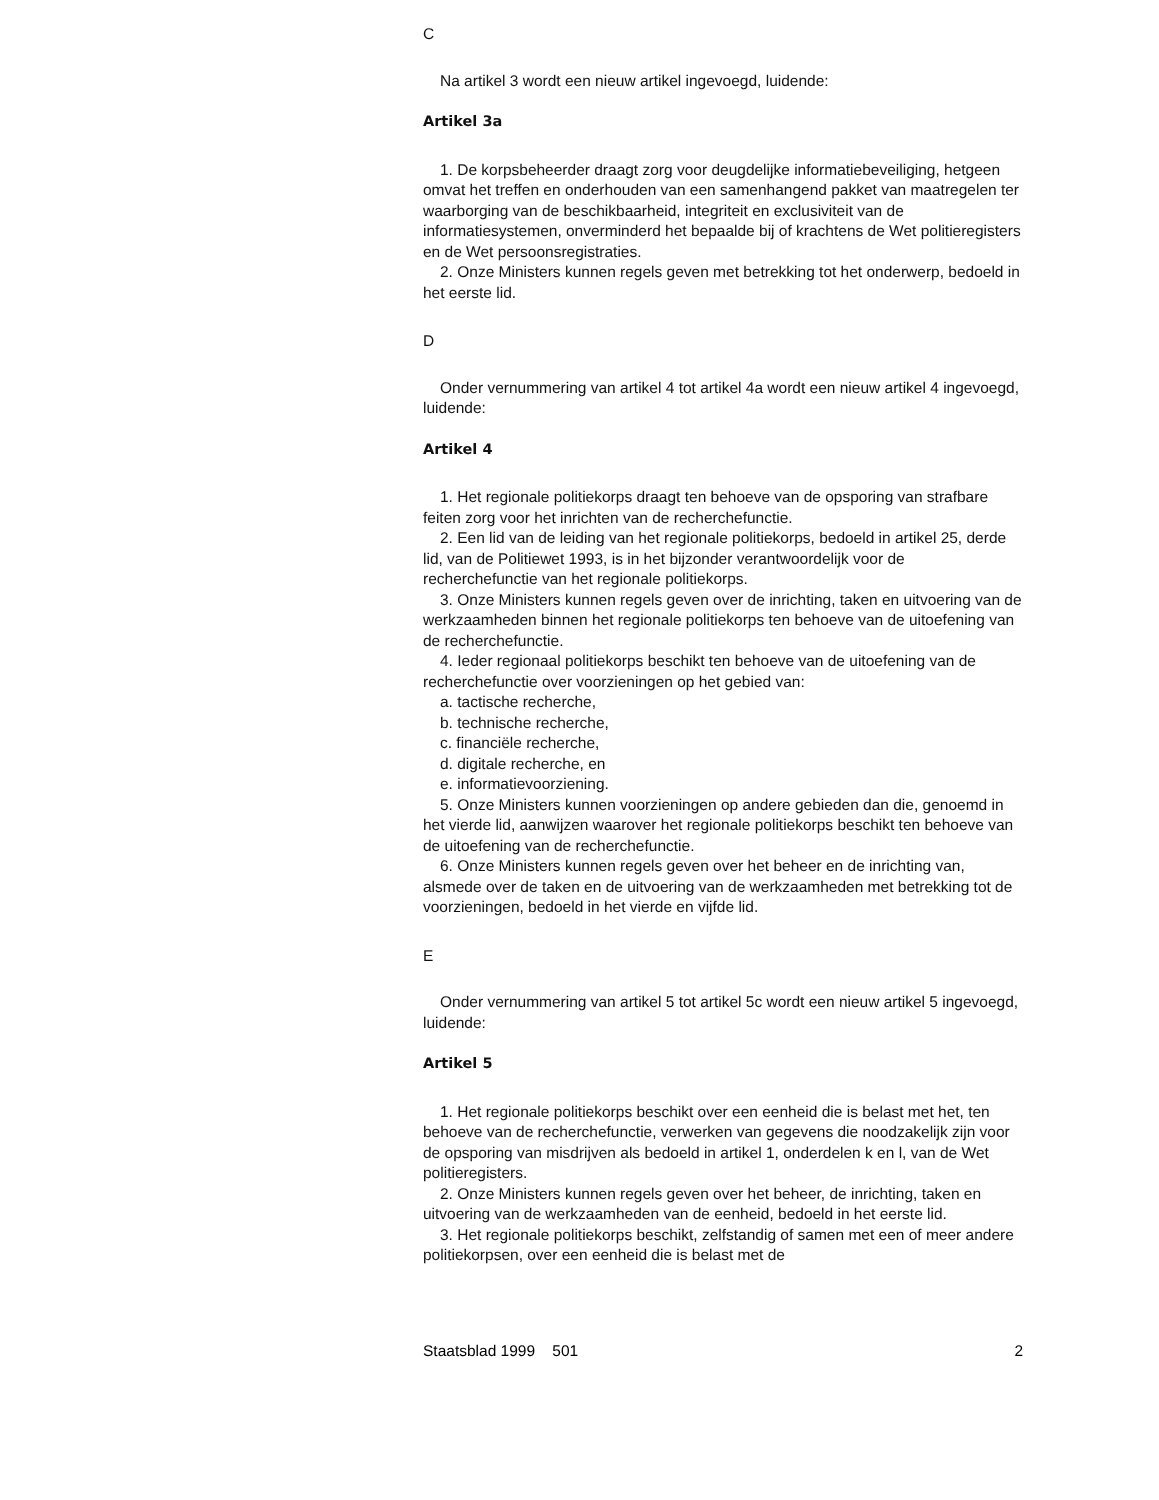C
Na artikel 3 wordt een nieuw artikel ingevoegd, luidende:
Artikel 3a
1. De korpsbeheerder draagt zorg voor deugdelijke informatie­beveiliging, hetgeen omvat het treffen en onderhouden van een samen­hangend pakket van maatregelen ter waarborging van de beschik­baarheid, integriteit en exclusiviteit van de informatiesystemen, onverminderd het bepaalde bij of krachtens de Wet politieregisters en de Wet persoonsregistraties.
2. Onze Ministers kunnen regels geven met betrekking tot het onderwerp, bedoeld in het eerste lid.
D
Onder vernummering van artikel 4 tot artikel 4a wordt een nieuw artikel 4 ingevoegd, luidende:
Artikel 4
1. Het regionale politiekorps draagt ten behoeve van de opsporing van strafbare feiten zorg voor het inrichten van de recherchefunctie.
2. Een lid van de leiding van het regionale politiekorps, bedoeld in artikel 25, derde lid, van de Politiewet 1993, is in het bijzonder verantwoor­delijk voor de recherchefunctie van het regionale politiekorps.
3. Onze Ministers kunnen regels geven over de inrichting, taken en uitvoering van de werkzaamheden binnen het regionale politiekorps ten behoeve van de uitoefening van de recherchefunctie.
4. Ieder regionaal politiekorps beschikt ten behoeve van de uitoefening van de recherchefunctie over voorzieningen op het gebied van:
a. tactische recherche,
b. technische recherche,
c. financiële recherche,
d. digitale recherche, en
e. informatievoorziening.
5. Onze Ministers kunnen voorzieningen op andere gebieden dan die, genoemd in het vierde lid, aanwijzen waarover het regionale politiekorps beschikt ten behoeve van de uitoefening van de recherchefunctie.
6. Onze Ministers kunnen regels geven over het beheer en de inrichting van, alsmede over de taken en de uitvoering van de werkzaamheden met betrekking tot de voorzieningen, bedoeld in het vierde en vijfde lid.
E
Onder vernummering van artikel 5 tot artikel 5c wordt een nieuw artikel 5 ingevoegd, luidende:
Artikel 5
1. Het regionale politiekorps beschikt over een eenheid die is belast met het, ten behoeve van de recherchefunctie, verwerken van gegevens die noodzakelijk zijn voor de opsporing van misdrijven als bedoeld in artikel 1, onderdelen k en l, van de Wet politieregisters.
2. Onze Ministers kunnen regels geven over het beheer, de inrichting, taken en uitvoering van de werkzaamheden van de eenheid, bedoeld in het eerste lid.
3. Het regionale politiekorps beschikt, zelfstandig of samen met een of meer andere politiekorpsen, over een eenheid die is belast met de
Staatsblad 1999 501 2